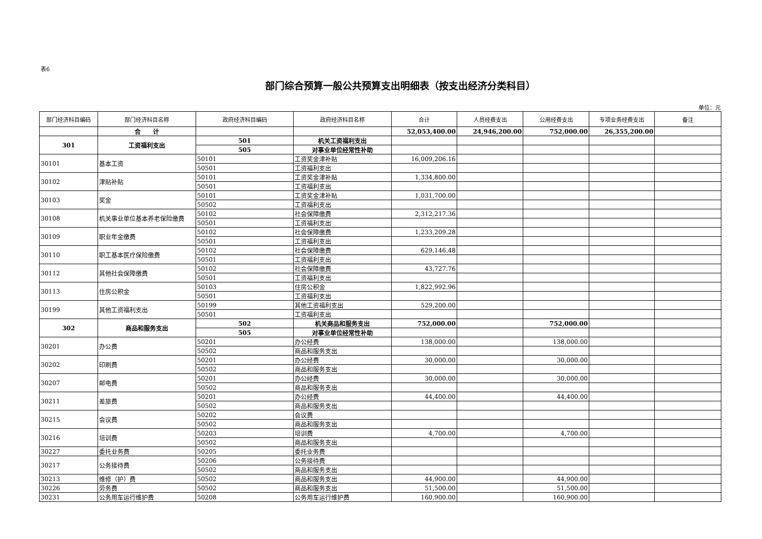表6
部门综合预算一般公共预算支出明细表（按支出经济分类科目）
单位：元
| 部门经济科目编码 | 部门经济科目名称 | 政府经济科目编码 | 政府经济科目名称 | 合计 | 人员经费支出 | 公用经费支出 | 专项业务经费支出 | 备注 |
| --- | --- | --- | --- | --- | --- | --- | --- | --- |
| | 合 计 | | | 52,053,400.00 | 24,946,200.00 | 752,000.00 | 26,355,200.00 | |
| 301 | 工资福利支出 | 501 | 机关工资福利支出 | | | | | |
| | | 505 | 对事业单位经常性补助 | | | | | |
| 30101 | 基本工资 | 50101 | 工资奖金津补贴 | 16,009,206.16 | | | | |
| | | 50501 | 工资福利支出 | | | | | |
| 30102 | 津贴补贴 | 50101 | 工资奖金津补贴 | 1,334,800.00 | | | | |
| | | 50501 | 工资福利支出 | | | | | |
| 30103 | 奖金 | 50101 | 工资奖金津补贴 | 1,031,700.00 | | | | |
| | | 50502 | 工资福利支出 | | | | | |
| 30108 | 机关事业单位基本养老保险缴费 | 50102 | 社会保障缴费 | 2,312,217.36 | | | | |
| | | 50501 | 工资福利支出 | | | | | |
| 30109 | 职业年金缴费 | 50102 | 社会保障缴费 | 1,233,209.28 | | | | |
| | | 50501 | 工资福利支出 | | | | | |
| 30110 | 职工基本医疗保险缴费 | 50102 | 社会保障缴费 | 629,146.48 | | | | |
| | | 50501 | 工资福利支出 | | | | | |
| 30112 | 其他社会保障缴费 | 50102 | 社会保障缴费 | 43,727.76 | | | | |
| | | 50501 | 工资福利支出 | | | | | |
| 30113 | 住房公积金 | 50103 | 住房公积金 | 1,822,992.96 | | | | |
| | | 50501 | 工资福利支出 | | | | | |
| 30199 | 其他工资福利支出 | 50199 | 其他工资福利支出 | 529,200.00 | | | | |
| | | 50501 | 工资福利支出 | | | | | |
| 302 | 商品和服务支出 | 502 | 机关商品和服务支出 | 752,000.00 | | 752,000.00 | | |
| | | 505 | 对事业单位经常性补助 | | | | | |
| 30201 | 办公费 | 50201 | 办公经费 | 138,000.00 | | 138,000.00 | | |
| | | 50502 | 商品和服务支出 | | | | | |
| 30202 | 印刷费 | 50201 | 办公经费 | 30,000.00 | | 30,000.00 | | |
| | | 50502 | 商品和服务支出 | | | | | |
| 30207 | 邮电费 | 50201 | 办公经费 | 30,000.00 | | 30,000.00 | | |
| | | 50502 | 商品和服务支出 | | | | | |
| 30211 | 差旅费 | 50201 | 办公经费 | 44,400.00 | | 44,400.00 | | |
| | | 50502 | 商品和服务支出 | | | | | |
| 30215 | 会议费 | 50202 | 会议费 | | | | | |
| | | 50502 | 商品和服务支出 | | | | | |
| 30216 | 培训费 | 50203 | 培训费 | 4,700.00 | | 4,700.00 | | |
| | | 50502 | 商品和服务支出 | | | | | |
| 30227 | 委托业务费 | 50205 | 委托业务费 | | | | | |
| 30217 | 公务接待费 | 50206 | 公务接待费 | | | | | |
| | | 50502 | 商品和服务支出 | | | | | |
| 30213 | 维修（护）费 | 50502 | 商品和服务支出 | 44,900.00 | | 44,900.00 | | |
| 30226 | 劳务费 | 50502 | 商品和服务支出 | 51,500.00 | | 51,500.00 | | |
| 30231 | 公务用车运行维护费 | 50208 | 公务用车运行维护费 | 160,900.00 | | 160,900.00 | | |